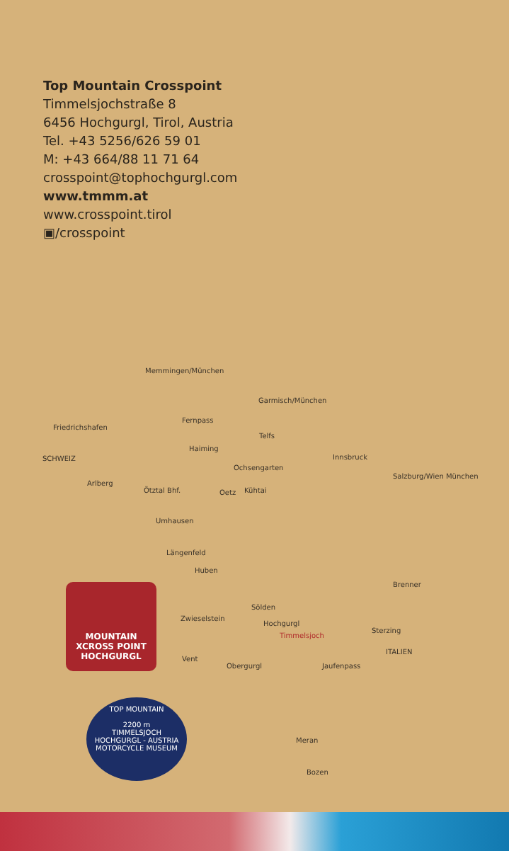Top Mountain Crosspoint
Timmelsjochstraße 8
6456 Hochgurgl, Tirol, Austria
Tel. +43 5256/626 59 01
M: +43 664/88 11 71 64
crosspoint@tophochgurgl.com
www.tmmm.at
www.crosspoint.tirol
▣/crosspoint
Memmingen/München
Garmisch/München
Friedrichshafen
Fernpass
SCHWEIZ
Telfs
Haiming
Innsbruck
Salzburg/Wien München
Arlberg
Ochsengarten
Ötztal Bhf. Oetz Kühtai
Umhausen
Längenfeld
Huben
Brenner
Sölden
Zwieselstein
Hochgurgl
Timmelsjoch
Sterzing
ITALIEN
Vent
Obergurgl Jaufenpass
Meran
Bozen
MOUNTAIN
XCROSS POINT
HOCHGURGL
TOP MOUNTAIN
2200 m
TIMMELSJOCH
HOCHGURGL - AUSTRIA
MOTORCYCLE MUSEUM